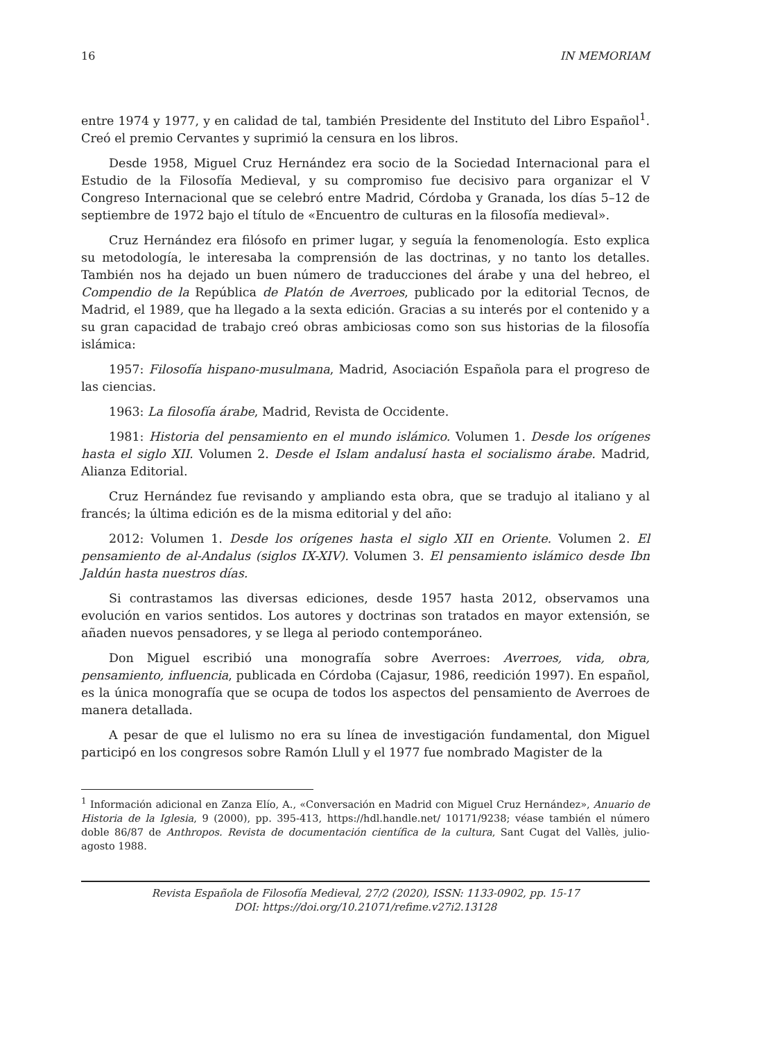16 IN MEMORIAM
entre 1974 y 1977, y en calidad de tal, también Presidente del Instituto del Libro Español<sup>1</sup>. Creó el premio Cervantes y suprimió la censura en los libros.
Desde 1958, Miguel Cruz Hernández era socio de la Sociedad Internacional para el Estudio de la Filosofía Medieval, y su compromiso fue decisivo para organizar el V Congreso Internacional que se celebró entre Madrid, Córdoba y Granada, los días 5–12 de septiembre de 1972 bajo el título de «Encuentro de culturas en la filosofía medieval».
Cruz Hernández era filósofo en primer lugar, y seguía la fenomenología. Esto explica su metodología, le interesaba la comprensión de las doctrinas, y no tanto los detalles. También nos ha dejado un buen número de traducciones del árabe y una del hebreo, el Compendio de la República de Platón de Averroes, publicado por la editorial Tecnos, de Madrid, el 1989, que ha llegado a la sexta edición. Gracias a su interés por el contenido y a su gran capacidad de trabajo creó obras ambiciosas como son sus historias de la filosofía islámica:
1957: Filosofía hispano-musulmana, Madrid, Asociación Española para el progreso de las ciencias.
1963: La filosofía árabe, Madrid, Revista de Occidente.
1981: Historia del pensamiento en el mundo islámico. Volumen 1. Desde los orígenes hasta el siglo XII. Volumen 2. Desde el Islam andalusí hasta el socialismo árabe. Madrid, Alianza Editorial.
Cruz Hernández fue revisando y ampliando esta obra, que se tradujo al italiano y al francés; la última edición es de la misma editorial y del año:
2012: Volumen 1. Desde los orígenes hasta el siglo XII en Oriente. Volumen 2. El pensamiento de al-Andalus (siglos IX-XIV). Volumen 3. El pensamiento islámico desde Ibn Jaldún hasta nuestros días.
Si contrastamos las diversas ediciones, desde 1957 hasta 2012, observamos una evolución en varios sentidos. Los autores y doctrinas son tratados en mayor extensión, se añaden nuevos pensadores, y se llega al periodo contemporáneo.
Don Miguel escribió una monografía sobre Averroes: Averroes, vida, obra, pensamiento, influencia, publicada en Córdoba (Cajasur, 1986, reedición 1997). En español, es la única monografía que se ocupa de todos los aspectos del pensamiento de Averroes de manera detallada.
A pesar de que el lulismo no era su línea de investigación fundamental, don Miguel participó en los congresos sobre Ramón Llull y el 1977 fue nombrado Magister de la
<sup>1</sup> Información adicional en Zanza Elío, A., «Conversación en Madrid con Miguel Cruz Hernández», Anuario de Historia de la Iglesia, 9 (2000), pp. 395-413, https://hdl.handle.net/ 10171/9238; véase también el número doble 86/87 de Anthropos. Revista de documentación científica de la cultura, Sant Cugat del Vallès, julio-agosto 1988.
Revista Española de Filosofía Medieval, 27/2 (2020), ISSN: 1133-0902, pp. 15-17
DOI: https://doi.org/10.21071/refime.v27i2.13128